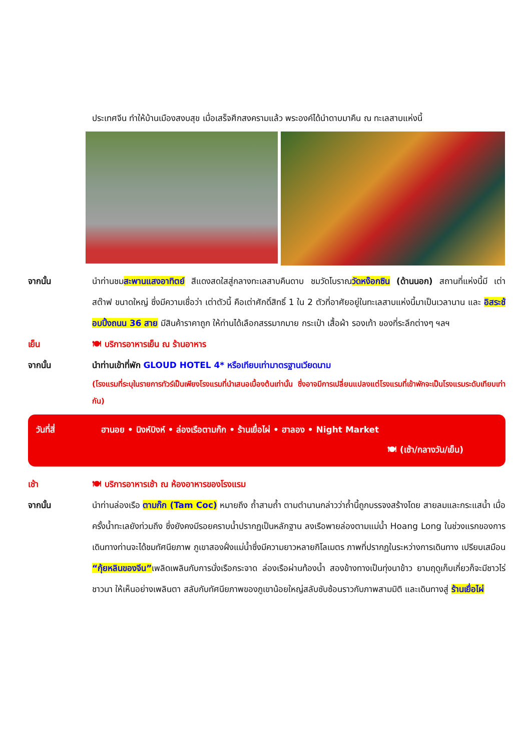ประเทศจีน ทำให้บ้านเมืองสงบสุข เมื่อเสร็จศึกสงครามแล้ว พระองค์ได้นำดาบมาคืน ณ ทะเลสาบแห่งนี้
จากนั้น นำท่านชมสะพานแสงอาทิตย์ สีแดงสดใสสู่กลางทะเลสาบคืนดาบ ชมวัดโบราณวัดหง๊อกซิน (ด้านนอก) สถานที่แห่งนี้มี เต่าสต๊าฟ ขนาดใหญ่ ซึ่งมีความเชื่อว่า เต่าตัวนี้ คือเต่าศักดิ์สิทธิ์ 1 ใน 2 ตัวที่อาศัยอยู่ในทะเลสาบแห่งนี้มาเป็นเวลานาน และ อิสระช้อบปิ้งถนน 36 สาย มีสินค้าราคาถูก ให้ท่านได้เลือกสรรมากมาย กระเป๋า เสื้อผ้า รองเท้า ของที่ระลึกต่างๆ ฯลฯ
เย็น 🍽 บริการอาหารเย็น ณ ร้านอาหาร
จากนั้น นำท่านเข้าที่พัก GLOUD HOTEL 4* หรือเทียบเท่ามาตรฐานเวียดนาม
(โรงแรมที่ระบุในรายการทัวร์เป็นเพียงโรงแรมที่นำเสนอเบื้องต้นเท่านั้น ซึ่งอาจมีการเปลี่ยนแปลงแต่โรงแรมที่เข้าพักจะเป็นโรงแรมระดับเทียบเท่ากัน)
วันที่สี่ ฮานอย • นิงห์บิงห์ • ล่องเรือตามก๊ก • ร้านเยื่อไผ่ • ฮาลอง • Night Market
🍽 (เช้า/กลางวัน/เย็น)
เช้า 🍽 บริการอาหารเช้า ณ ห้องอาหารของโรงแรม
จากนั้น นำท่านล่องเรือ ตามก๊ก (Tam Coc) หมายถึง ถ้ำสามถ้ำ ตามตำนานกล่าวว่าถ้ำนี้ถูกบรรจงสร้างโดย สายลมและกระแสน้ำ เมื่อครั้งน้ำทะเลยังท่วมถึง ซึ่งยังคงมีรอยคราบน้ำปรากฏเป็นหลักฐาน ลงเรือพายล่องตามแม่น้ำ Hoang Long ในช่วงแรกของการเดินทางท่านจะได้ชมทัศนียภาพ ภูเขาสองฝั่งแม่น้ำซึ่งมีความยาวหลายกิโลเมตร ภาพที่ปรากฏในระหว่างการเดินทาง เปรียบเสมือน “กุ้ยหลินของจีน”เพลิดเพลินกับการนั่งเรือกระจาด ล่องเรือผ่านท้องน้ำ สองข้างทางเป็นทุ่งนาข้าว ยามฤดูเก็บเกี่ยวก็จะมีชาวไร่ ชาวนา ให้เห็นอย่างเพลินตา สลับกับทัศนียภาพของภูเขาน้อยใหญ่สลับซับซ้อนราวกับภาพสามมิติ และเดินทางสู่ ร้านเยื่อไผ่